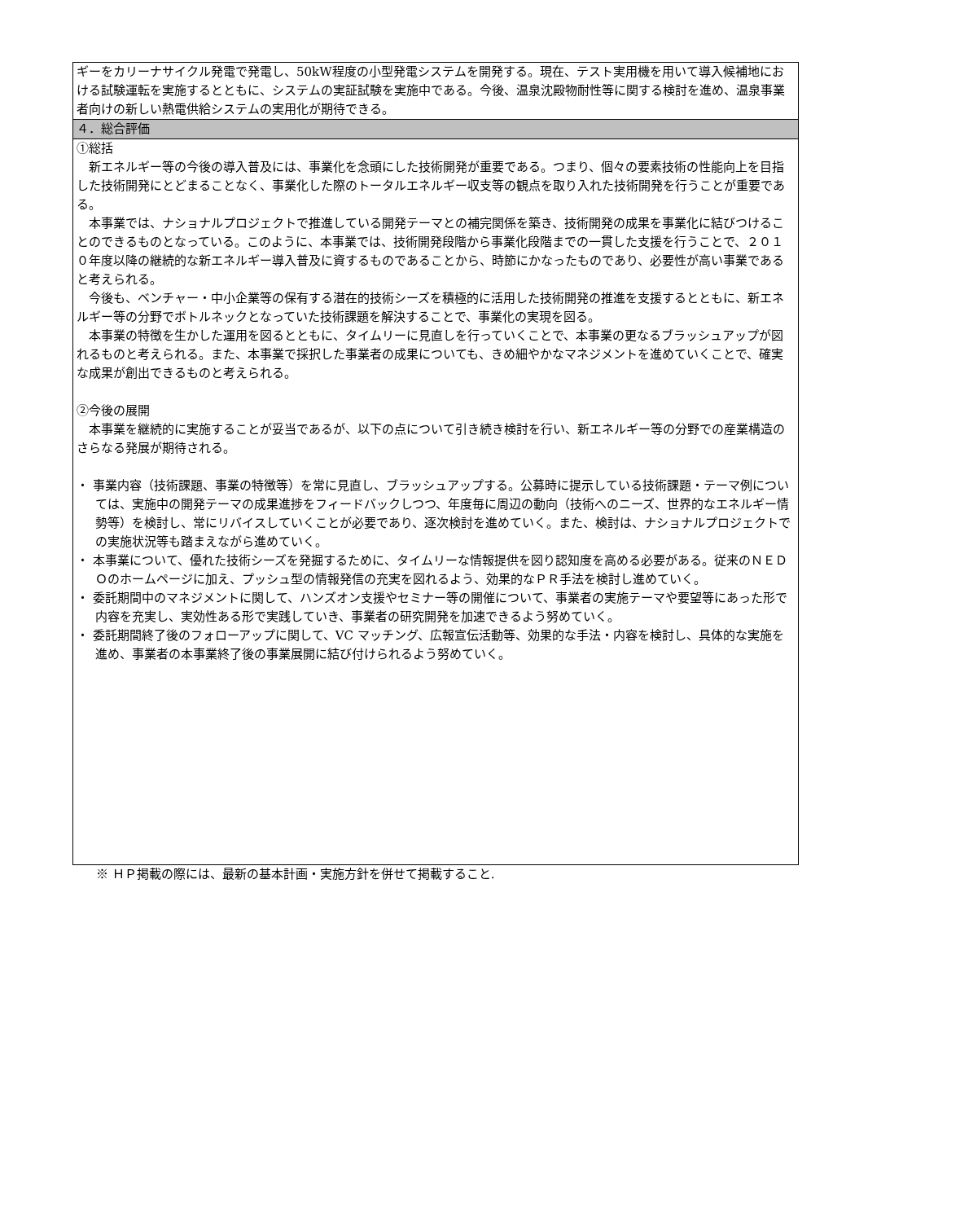| ギーをカリーナサイクル発電で発電し、50kW程度の小型発電システムを開発する。現在、テスト実用機を用いて導入候補地における試験運転を実施するとともに、システムの実証試験を実施中である。今後、温泉沈殿物耐性等に関する検討を進め、温泉事業者向けの新しい熱電供給システムの実用化が期待できる。 |
| ４．総合評価 |
| ①総括 新エネルギー等の今後の導入普及には、事業化を念頭にした技術開発が重要である。つまり、個々の要素技術の性能向上を目指した技術開発にとどまることなく、事業化した際のトータルエネルギー収支等の観点を取り入れた技術開発を行うことが重要である。 本事業では、ナショナルプロジェクトで推進している開発テーマとの補完関係を築き、技術開発の成果を事業化に結びつけることのできるものとなっている。このように、本事業では、技術開発段階から事業化段階までの一貫した支援を行うことで、２０１０年度以降の継続的な新エネルギー導入普及に資するものであることから、時節にかなったものであり、必要性が高い事業であると考えられる。 今後も、ベンチャー・中小企業等の保有する潜在的技術シーズを積極的に活用した技術開発の推進を支援するとともに、新エネルギー等の分野でボトルネックとなっていた技術課題を解決することで、事業化の実現を図る。 本事業の特徴を生かした運用を図るとともに、タイムリーに見直しを行っていくことで、本事業の更なるブラッシュアップが図れるものと考えられる。また、本事業で採択した事業者の成果についても、きめ細やかなマネジメントを進めていくことで、確実な成果が創出できるものと考えられる。 ②今後の展開 本事業を継続的に実施することが妥当であるが、以下の点について引き続き検討を行い、新エネルギー等の分野での産業構造のさらなる発展が期待される。 ・ 事業内容（技術課題、事業の特徴等）を常に見直し、ブラッシュアップする。公募時に提示している技術課題・テーマ例については、実施中の開発テーマの成果進捗をフィードバックしつつ、年度毎に周辺の動向（技術へのニーズ、世界的なエネルギー情勢等）を検討し、常にリバイスしていくことが必要であり、逐次検討を進めていく。また、検討は、ナショナルプロジェクトでの実施状況等も踏まえながら進めていく。 ・ 本事業について、優れた技術シーズを発掘するために、タイムリーな情報提供を図り認知度を高める必要がある。従来のＮＥＤＯのホームページに加え、プッシュ型の情報発信の充実を図れるよう、効果的なＰＲ手法を検討し進めていく。 ・ 委託期間中のマネジメントに関して、ハンズオン支援やセミナー等の開催について、事業者の実施テーマや要望等にあった形で内容を充実し、実効性ある形で実践していき、事業者の研究開発を加速できるよう努めていく。 ・ 委託期間終了後のフォローアップに関して、VC マッチング、広報宣伝活動等、効果的な手法・内容を検討し、具体的な実施を進め、事業者の本事業終了後の事業展開に結び付けられるよう努めていく。 |
※ ＨＰ掲載の際には、最新の基本計画・実施方針を併せて掲載すること.